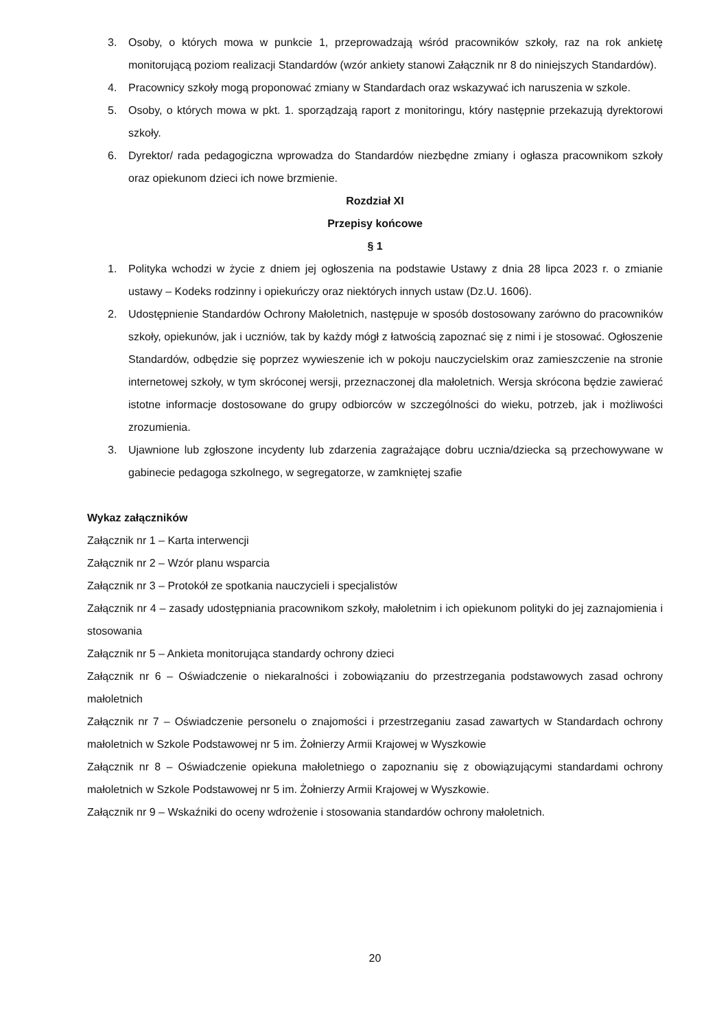3. Osoby, o których mowa w punkcie 1, przeprowadzają wśród pracowników szkoły, raz na rok ankietę monitorującą poziom realizacji Standardów (wzór ankiety stanowi Załącznik nr 8 do niniejszych Standardów).
4. Pracownicy szkoły mogą proponować zmiany w Standardach oraz wskazywać ich naruszenia w szkole.
5. Osoby, o których mowa w pkt. 1. sporządzają raport z monitoringu, który następnie przekazują dyrektorowi szkoły.
6. Dyrektor/ rada pedagogiczna wprowadza do Standardów niezbędne zmiany i ogłasza pracownikom szkoły oraz opiekunom dzieci ich nowe brzmienie.
Rozdział XI
Przepisy końcowe
§ 1
1. Polityka wchodzi w życie z dniem jej ogłoszenia na podstawie Ustawy z dnia 28 lipca 2023 r. o zmianie ustawy – Kodeks rodzinny i opiekuńczy oraz niektórych innych ustaw (Dz.U. 1606).
2. Udostępnienie Standardów Ochrony Małoletnich, następuje w sposób dostosowany zarówno do pracowników szkoły, opiekunów, jak i uczniów, tak by każdy mógł z łatwością zapoznać się z nimi i je stosować. Ogłoszenie Standardów, odbędzie się poprzez wywieszenie ich w pokoju nauczycielskim oraz zamieszczenie na stronie internetowej szkoły, w tym skróconej wersji, przeznaczonej dla małoletnich. Wersja skrócona będzie zawierać istotne informacje dostosowane do grupy odbiorców w szczególności do wieku, potrzeb, jak i możliwości zrozumienia.
3. Ujawnione lub zgłoszone incydenty lub zdarzenia zagrażające dobru ucznia/dziecka są przechowywane w gabinecie pedagoga szkolnego, w segregatorze, w zamkniętej szafie
Wykaz załączników
Załącznik nr 1 – Karta interwencji
Załącznik nr 2 – Wzór planu wsparcia
Załącznik nr 3 – Protokół ze spotkania nauczycieli i specjalistów
Załącznik nr 4 – zasady udostępniania pracownikom szkoły, małoletnim i ich opiekunom polityki do jej zaznajomienia i stosowania
Załącznik nr 5 – Ankieta monitorująca standardy ochrony dzieci
Załącznik nr 6 – Oświadczenie o niekaralności i zobowiązaniu do przestrzegania podstawowych zasad ochrony małoletnich
Załącznik nr 7 – Oświadczenie personelu o znajomości i przestrzeganiu zasad zawartych w Standardach ochrony małoletnich w Szkole Podstawowej nr 5 im. Żołnierzy Armii Krajowej w Wyszkowie
Załącznik nr 8 – Oświadczenie opiekuna małoletniego o zapoznaniu się z obowiązującymi standardami ochrony małoletnich w Szkole Podstawowej nr 5 im. Żołnierzy Armii Krajowej w Wyszkowie.
Załącznik nr 9 – Wskaźniki do oceny wdrożenie i stosowania standardów ochrony małoletnich.
20